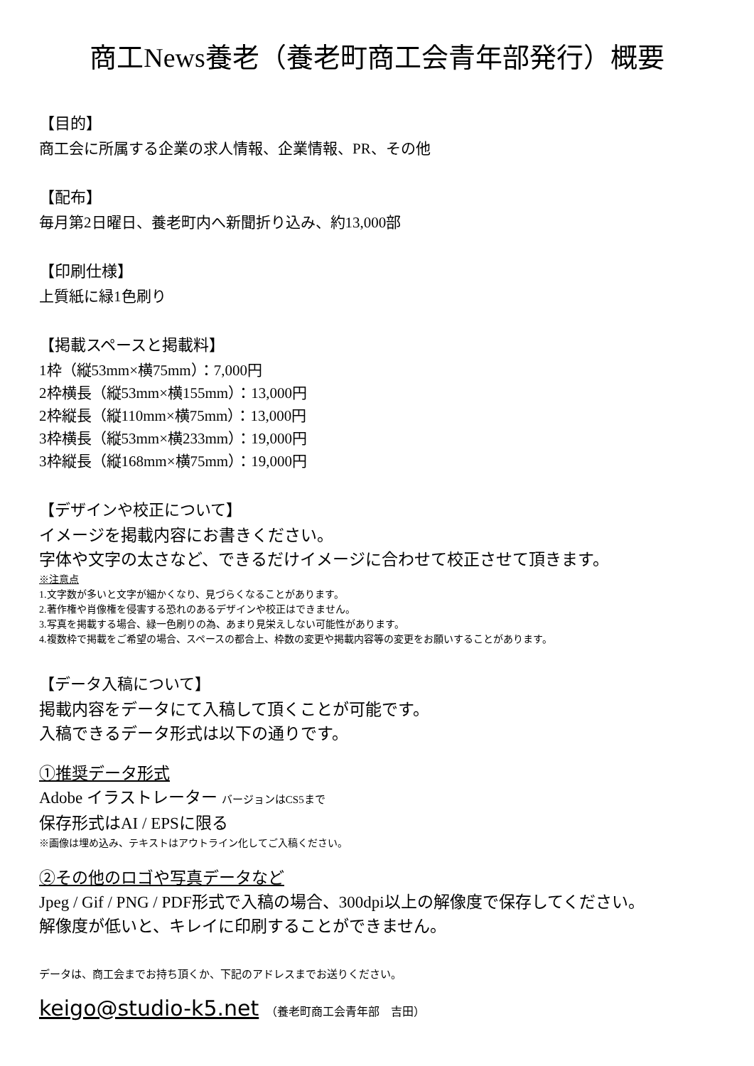商工News養老（養老町商工会青年部発行）概要
【目的】
商工会に所属する企業の求人情報、企業情報、PR、その他
【配布】
毎月第2日曜日、養老町内へ新聞折り込み、約13,000部
【印刷仕様】
上質紙に緑1色刷り
【掲載スペースと掲載料】
1枠（縦53mm×横75mm）：7,000円
2枠横長（縦53mm×横155mm）：13,000円
2枠縦長（縦110mm×横75mm）：13,000円
3枠横長（縦53mm×横233mm）：19,000円
3枠縦長（縦168mm×横75mm）：19,000円
【デザインや校正について】
イメージを掲載内容にお書きください。
字体や文字の太さなど、できるだけイメージに合わせて校正させて頂きます。
※注意点
1.文字数が多いと文字が細かくなり、見づらくなることがあります。
2.著作権や肖像権を侵害する恐れのあるデザインや校正はできません。
3.写真を掲載する場合、緑一色刷りの為、あまり見栄えしない可能性があります。
4.複数枠で掲載をご希望の場合、スペースの都合上、枠数の変更や掲載内容等の変更をお願いすることがあります。
【データ入稿について】
掲載内容をデータにて入稿して頂くことが可能です。
入稿できるデータ形式は以下の通りです。
①推奨データ形式
Adobe イラストレーター バージョンはCS5まで
保存形式はAI / EPSに限る
※画像は埋め込み、テキストはアウトライン化してご入稿ください。
②その他のロゴや写真データなど
Jpeg / Gif / PNG / PDF形式で入稿の場合、300dpi以上の解像度で保存してください。
解像度が低いと、キレイに印刷することができません。
データは、商工会までお持ち頂くか、下記のアドレスまでお送りください。
keigo@studio-k5.net （養老町商工会青年部　吉田）